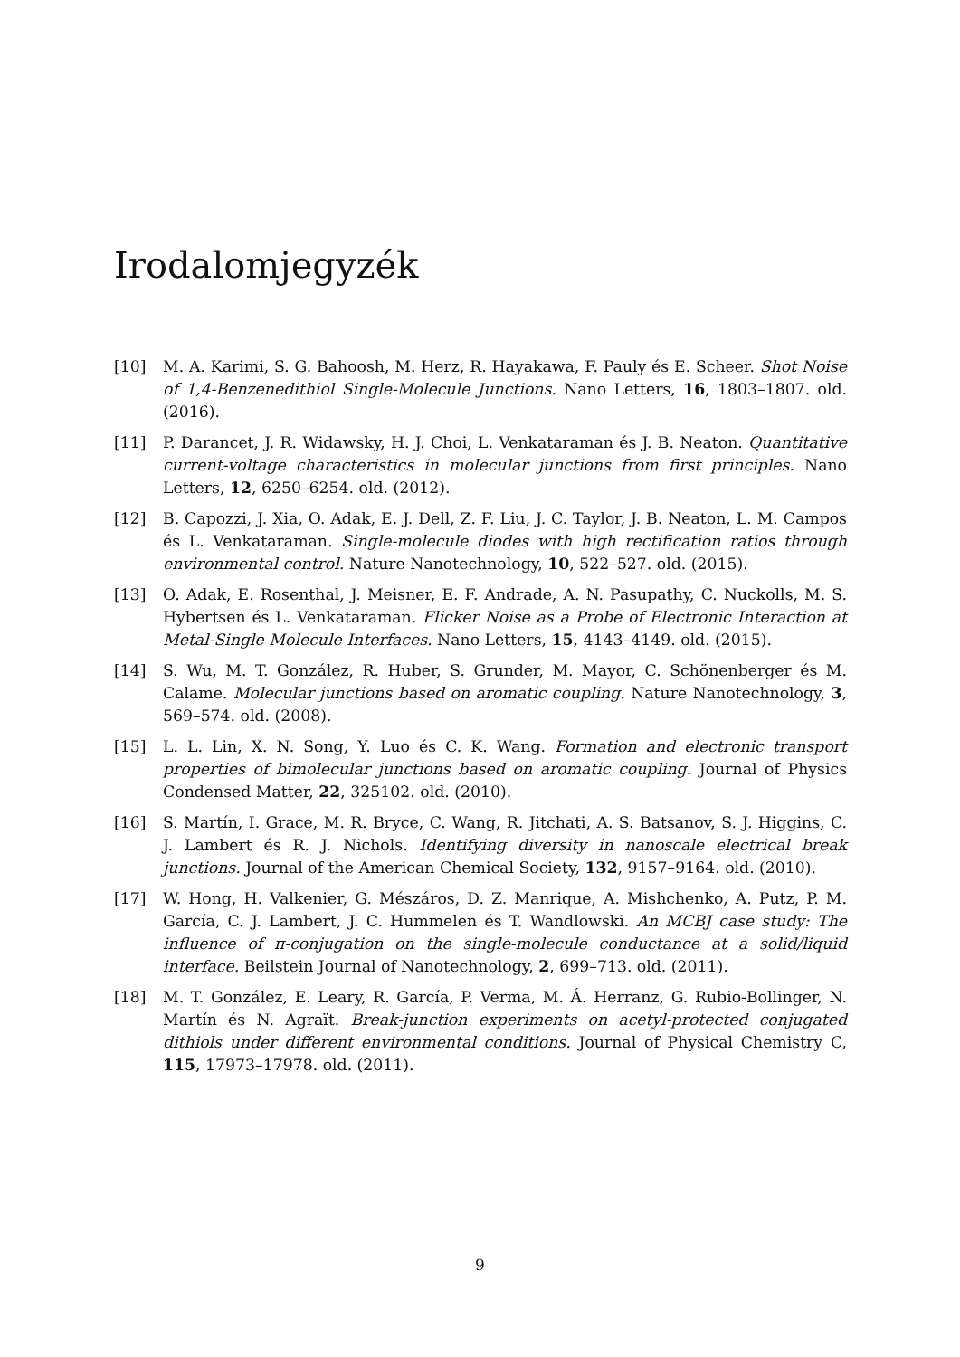Irodalomjegyzék
[10] M. A. Karimi, S. G. Bahoosh, M. Herz, R. Hayakawa, F. Pauly és E. Scheer. Shot Noise of 1,4-Benzenedithiol Single-Molecule Junctions. Nano Letters, 16, 1803–1807. old. (2016).
[11] P. Darancet, J. R. Widawsky, H. J. Choi, L. Venkataraman és J. B. Neaton. Quantitative current-voltage characteristics in molecular junctions from first principles. Nano Letters, 12, 6250–6254. old. (2012).
[12] B. Capozzi, J. Xia, O. Adak, E. J. Dell, Z. F. Liu, J. C. Taylor, J. B. Neaton, L. M. Campos és L. Venkataraman. Single-molecule diodes with high rectification ratios through environmental control. Nature Nanotechnology, 10, 522–527. old. (2015).
[13] O. Adak, E. Rosenthal, J. Meisner, E. F. Andrade, A. N. Pasupathy, C. Nuckolls, M. S. Hybertsen és L. Venkataraman. Flicker Noise as a Probe of Electronic Interaction at Metal-Single Molecule Interfaces. Nano Letters, 15, 4143–4149. old. (2015).
[14] S. Wu, M. T. González, R. Huber, S. Grunder, M. Mayor, C. Schönenberger és M. Calame. Molecular junctions based on aromatic coupling. Nature Nanotechnology, 3, 569–574. old. (2008).
[15] L. L. Lin, X. N. Song, Y. Luo és C. K. Wang. Formation and electronic transport properties of bimolecular junctions based on aromatic coupling. Journal of Physics Condensed Matter, 22, 325102. old. (2010).
[16] S. Martín, I. Grace, M. R. Bryce, C. Wang, R. Jitchati, A. S. Batsanov, S. J. Higgins, C. J. Lambert és R. J. Nichols. Identifying diversity in nanoscale electrical break junctions. Journal of the American Chemical Society, 132, 9157–9164. old. (2010).
[17] W. Hong, H. Valkenier, G. Mészáros, D. Z. Manrique, A. Mishchenko, A. Putz, P. M. García, C. J. Lambert, J. C. Hummelen és T. Wandlowski. An MCBJ case study: The influence of π-conjugation on the single-molecule conductance at a solid/liquid interface. Beilstein Journal of Nanotechnology, 2, 699–713. old. (2011).
[18] M. T. González, E. Leary, R. García, P. Verma, M. Á. Herranz, G. Rubio-Bollinger, N. Martín és N. Agraït. Break-junction experiments on acetyl-protected conjugated dithiols under different environmental conditions. Journal of Physical Chemistry C, 115, 17973–17978. old. (2011).
9